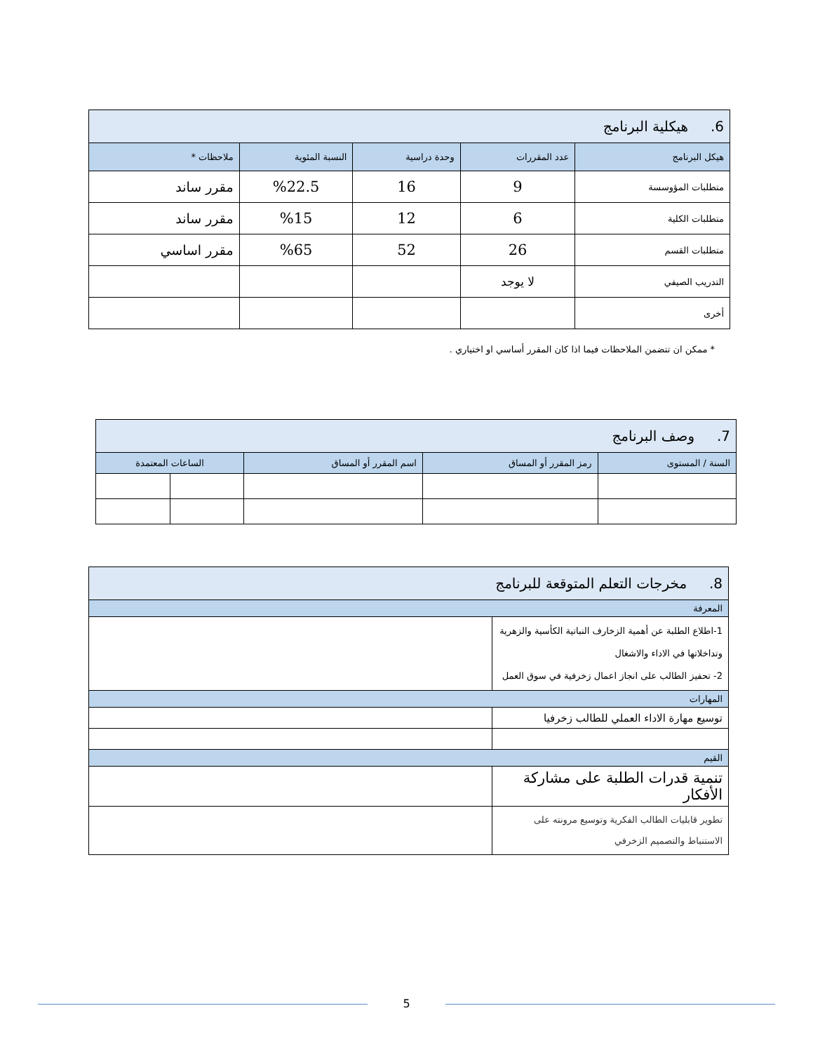| 6. هيكلية البرنامج | | | | |
| هيكل البرنامج | عدد المقررات | وحدة دراسية | النسبة المئوية | ملاحظات * |
| متطلبات المؤوسسة | 9 | 16 | %22.5 | مقرر ساند |
| متطلبات الكلية | 6 | 12 | %15 | مقرر ساند |
| متطلبات القسم | 26 | 52 | %65 | مقرر اساسي |
| التدريب الصيفي | لا يوجد | | | |
| أخرى | | | | |
* ممكن ان تتضمن الملاحظات فيما اذا كان المقرر أساسي او اختياري .
| 7. وصف البرنامج | | | | |
| السنة / المستوى | رمز المقرر أو المساق | اسم المقرر أو المساق | الساعات المعتمدة | |
| 8. مخرجات التعلم المتوقعة للبرنامج | |
| المعرفة | |
| 1-اطلاع الطلبة عن أهمية الزخارف النباتية الكأسية والزهرية وتداخلاتها في الاداء والاشغال 2- تحفيز الطالب على انجاز اعمال زخرفية في سوق العمل | |
| المهارات | |
| توسيع مهارة الاداء العملي للطالب زخرفيا | |
| القيم | |
| تنمية قدرات الطلبة على مشاركة الأفكار | |
| تطوير قابليات الطالب الفكرية وتوسيع مرونته على الاستنباط والتصميم الزخرفي | |
5